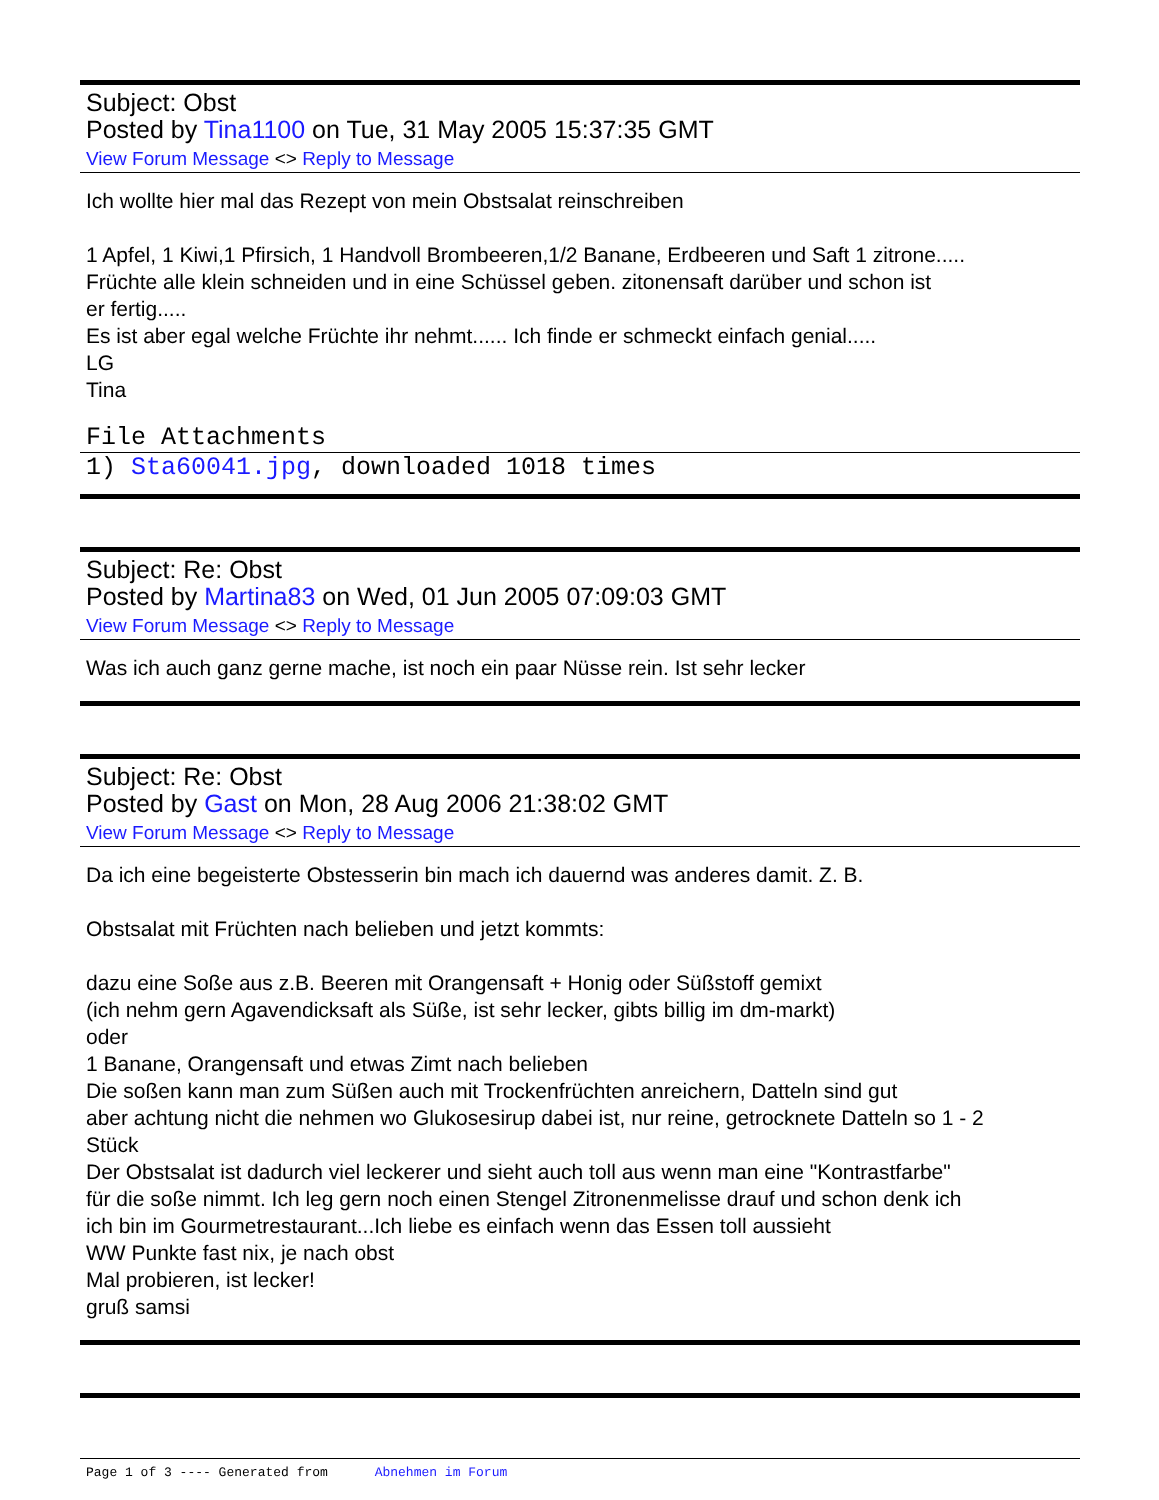Subject: Obst
Posted by Tina1100 on Tue, 31 May 2005 15:37:35 GMT
View Forum Message <> Reply to Message
Ich wollte hier mal das Rezept von mein Obstsalat reinschreiben
1 Apfel, 1 Kiwi,1 Pfirsich, 1 Handvoll Brombeeren,1/2 Banane, Erdbeeren und Saft 1 zitrone.....
Früchte alle klein schneiden und in eine Schüssel geben. zitonensaft darüber und schon ist
er fertig.....
Es ist aber egal welche Früchte ihr nehmt...... Ich finde er schmeckt einfach genial.....
LG
Tina
File Attachments
1) Sta60041.jpg, downloaded 1018 times
Subject: Re: Obst
Posted by Martina83 on Wed, 01 Jun 2005 07:09:03 GMT
View Forum Message <> Reply to Message
Was ich auch ganz gerne mache, ist noch ein paar Nüsse rein. Ist sehr lecker
Subject: Re: Obst
Posted by Gast on Mon, 28 Aug 2006 21:38:02 GMT
View Forum Message <> Reply to Message
Da ich eine begeisterte Obstesserin bin mach ich dauernd was anderes damit. Z. B.
Obstsalat mit Früchten nach belieben und jetzt kommts:
dazu eine Soße aus z.B. Beeren mit Orangensaft + Honig oder Süßstoff gemixt
(ich nehm gern Agavendicksaft als Süße, ist sehr lecker, gibts billig im dm-markt)
oder
1 Banane, Orangensaft und etwas Zimt nach belieben
Die soßen kann man zum Süßen auch mit Trockenfrüchten anreichern, Datteln sind gut
aber achtung nicht die nehmen wo Glukosesirup dabei ist, nur reine, getrocknete Datteln so 1 - 2
Stück
Der Obstsalat ist dadurch viel leckerer und sieht auch toll aus wenn man eine "Kontrastfarbe"
für die soße nimmt. Ich leg gern noch einen Stengel Zitronenmelisse drauf und schon denk ich
ich bin im Gourmetrestaurant...Ich liebe es einfach wenn das Essen toll aussieht
WW Punkte fast nix, je nach obst
Mal probieren, ist lecker!
gruß samsi
Page 1 of 3 ---- Generated from Abnehmen im Forum